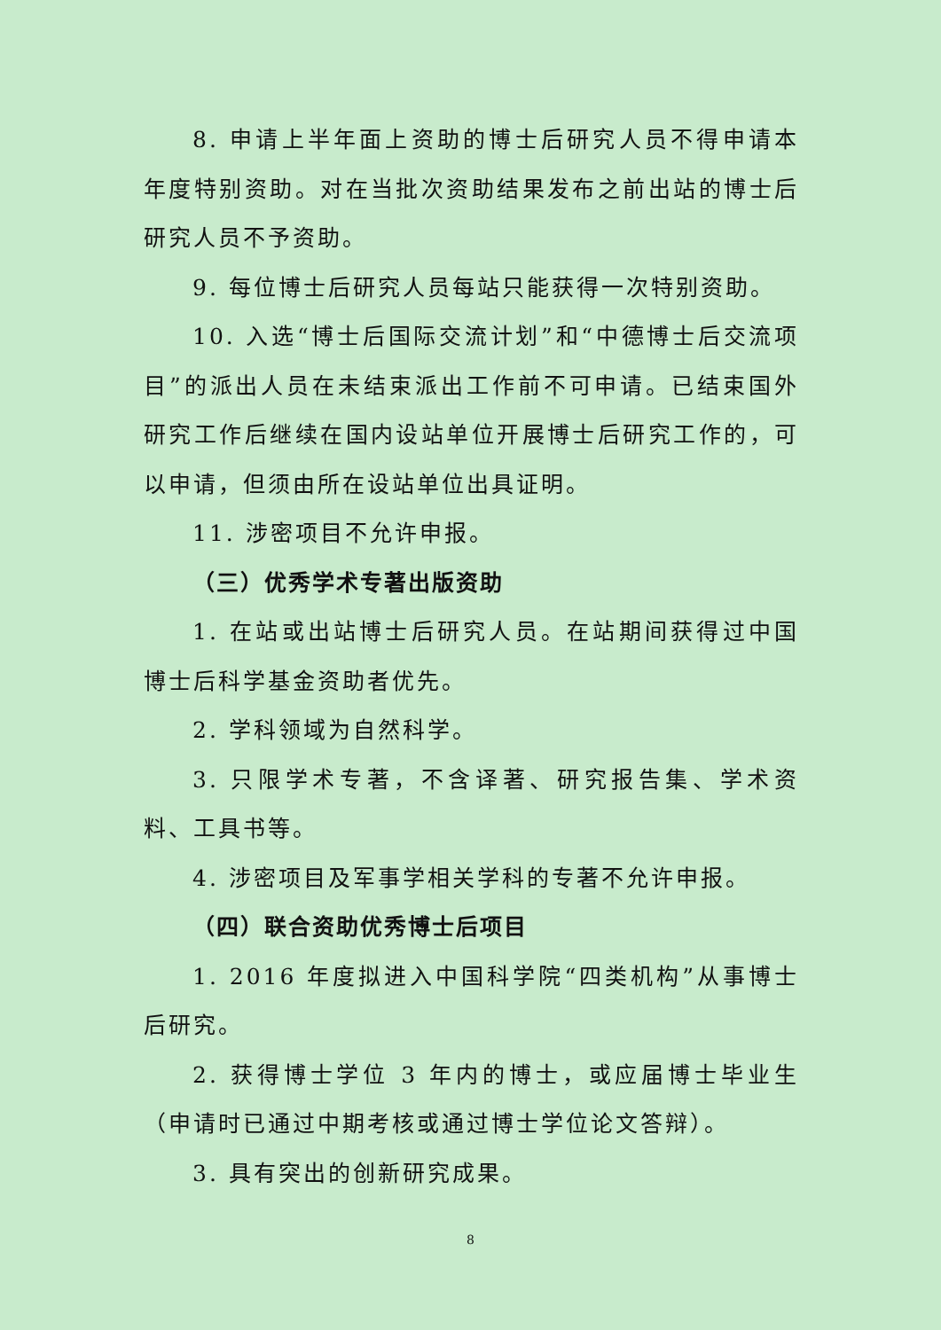8. 申请上半年面上资助的博士后研究人员不得申请本年度特别资助。对在当批次资助结果发布之前出站的博士后研究人员不予资助。
9. 每位博士后研究人员每站只能获得一次特别资助。
10. 入选“博士后国际交流计划”和“中德博士后交流项目”的派出人员在未结束派出工作前不可申请。已结束国外研究工作后继续在国内设站单位开展博士后研究工作的，可以申请，但须由所在设站单位出具证明。
11. 涉密项目不允许申报。
（三）优秀学术专著出版资助
1. 在站或出站博士后研究人员。在站期间获得过中国博士后科学基金资助者优先。
2. 学科领域为自然科学。
3. 只限学术专著，不含译著、研究报告集、学术资料、工具书等。
4. 涉密项目及军事学相关学科的专著不允许申报。
（四）联合资助优秀博士后项目
1. 2016 年度拟进入中国科学院“四类机构”从事博士后研究。
2. 获得博士学位 3 年内的博士，或应届博士毕业生（申请时已通过中期考核或通过博士学位论文答辩）。
3. 具有突出的创新研究成果。
8